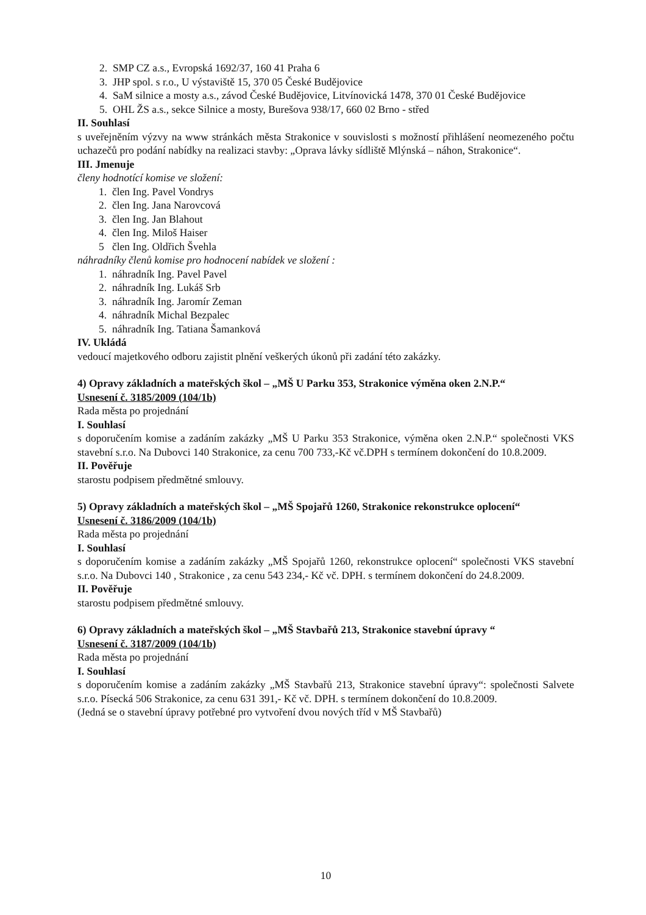2. SMP CZ a.s., Evropská 1692/37, 160 41 Praha 6
3. JHP spol. s r.o., U výstaviště 15, 370 05 České Budějovice
4. SaM silnice a mosty a.s., závod České Budějovice, Litvínovická 1478, 370 01 České Budějovice
5. OHL ŽS a.s., sekce Silnice a mosty, Burešova 938/17, 660 02 Brno - střed
II. Souhlasí
s uveřejněním výzvy na www stránkách města Strakonice v souvislosti s možností přihlášení neomezeného počtu uchazečů pro podání nabídky na realizaci stavby: „Oprava lávky sídliště Mlýnská – náhon, Strakonice“.
III. Jmenuje
členy hodnotící komise ve složení:
1. člen Ing. Pavel Vondrys
2. člen Ing. Jana Narovcová
3. člen Ing. Jan Blahout
4. člen Ing. Miloš Haiser
5 člen Ing. Oldřich Švehla
náhradníky členů komise pro hodnocení nabídek ve složení :
1. náhradník Ing. Pavel Pavel
2. náhradník Ing. Lukáš Srb
3. náhradník Ing. Jaromír Zeman
4. náhradník Michal Bezpalec
5. náhradník Ing. Tatiana Šamanková
IV. Ukládá
vedoucí majetkového odboru zajistit plnění veškerých úkonů při zadání této zakázky.
4) Opravy základních a mateřských škol – „MŠ U Parku 353, Strakonice výměna oken 2.N.P.“
Usnesení č. 3185/2009 (104/1b)
Rada města po projednání
I. Souhlasí
s doporučením komise a zadáním zakázky „MŠ U Parku 353 Strakonice, výměna oken 2.N.P.“ společnosti VKS stavební s.r.o. Na Dubovci 140 Strakonice, za cenu 700 733,-Kč vč.DPH s termínem dokončení do 10.8.2009.
II. Pověřuje
starostu podpisem předmětné smlouvy.
5) Opravy základních a mateřských škol – „MŠ Spojařů 1260, Strakonice rekonstrukce oplocení“
Usnesení č. 3186/2009 (104/1b)
Rada města po projednání
I. Souhlasí
s doporučením komise a zadáním zakázky „MŠ Spojařů 1260, rekonstrukce oplocení“ společnosti VKS stavební s.r.o. Na Dubovci 140 , Strakonice , za cenu 543 234,- Kč vč. DPH. s termínem dokončení do 24.8.2009.
II. Pověřuje
starostu podpisem předmětné smlouvy.
6) Opravy základních a mateřských škol – „MŠ Stavbařů 213, Strakonice stavební úpravy “
Usnesení č. 3187/2009 (104/1b)
Rada města po projednání
I. Souhlasí
s doporučením komise a zadáním zakázky „MŠ Stavbařů 213, Strakonice stavební úpravy“: společnosti Salvete s.r.o. Písecká 506 Strakonice, za cenu 631 391,- Kč vč. DPH. s termínem dokončení do 10.8.2009.
(Jedná se o stavební úpravy potřebné pro vytvoření dvou nových tříd v MŠ Stavbařů)
10